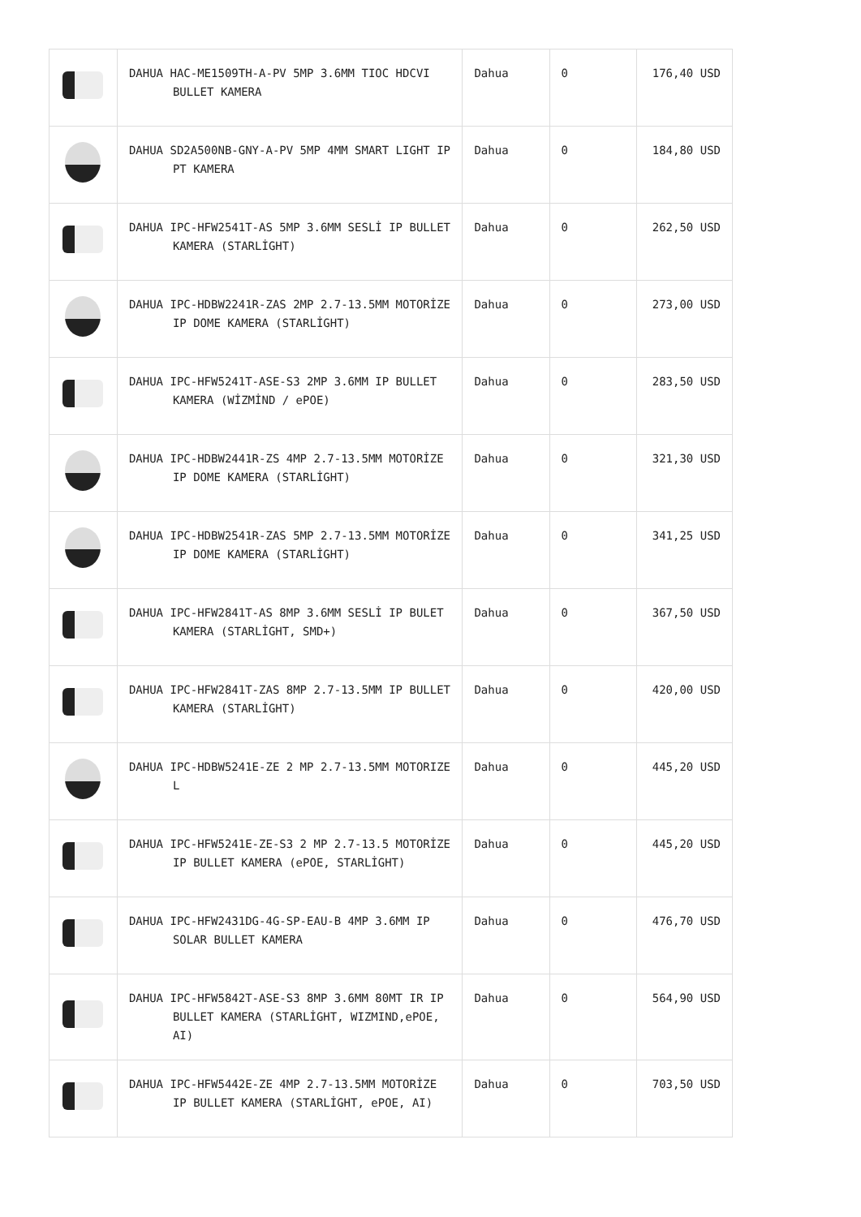| | DAHUA HAC-ME1509TH-A-PV 5MP 3.6MM TIOC HDCVI BULLET KAMERA | Dahua | 0 | 176,40 USD |
| | DAHUA SD2A500NB-GNY-A-PV 5MP 4MM SMART LIGHT IP PT KAMERA | Dahua | 0 | 184,80 USD |
| | DAHUA IPC-HFW2541T-AS 5MP 3.6MM SESLİ IP BULLET KAMERA (STARLİGHT) | Dahua | 0 | 262,50 USD |
| | DAHUA IPC-HDBW2241R-ZAS 2MP 2.7-13.5MM MOTORİZE IP DOME KAMERA (STARLİGHT) | Dahua | 0 | 273,00 USD |
| | DAHUA IPC-HFW5241T-ASE-S3 2MP 3.6MM IP BULLET KAMERA (WİZMİND / ePOE) | Dahua | 0 | 283,50 USD |
| | DAHUA IPC-HDBW2441R-ZS 4MP 2.7-13.5MM MOTORİZE IP DOME KAMERA (STARLİGHT) | Dahua | 0 | 321,30 USD |
| | DAHUA IPC-HDBW2541R-ZAS 5MP 2.7-13.5MM MOTORİZE IP DOME KAMERA (STARLİGHT) | Dahua | 0 | 341,25 USD |
| | DAHUA IPC-HFW2841T-AS 8MP 3.6MM SESLİ IP BULET KAMERA (STARLİGHT, SMD+) | Dahua | 0 | 367,50 USD |
| | DAHUA IPC-HFW2841T-ZAS 8MP 2.7-13.5MM IP BULLET KAMERA (STARLİGHT) | Dahua | 0 | 420,00 USD |
| | DAHUA IPC-HDBW5241E-ZE 2 MP 2.7-13.5MM MOTORIZE L | Dahua | 0 | 445,20 USD |
| | DAHUA IPC-HFW5241E-ZE-S3 2 MP 2.7-13.5 MOTORİZE IP BULLET KAMERA (ePOE, STARLİGHT) | Dahua | 0 | 445,20 USD |
| | DAHUA IPC-HFW2431DG-4G-SP-EAU-B 4MP 3.6MM IP SOLAR BULLET KAMERA | Dahua | 0 | 476,70 USD |
| | DAHUA IPC-HFW5842T-ASE-S3 8MP 3.6MM 80MT IR IP BULLET KAMERA (STARLİGHT, WIZMIND,ePOE, AI) | Dahua | 0 | 564,90 USD |
| | DAHUA IPC-HFW5442E-ZE 4MP 2.7-13.5MM MOTORİZE IP BULLET KAMERA (STARLİGHT, ePOE, AI) | Dahua | 0 | 703,50 USD |